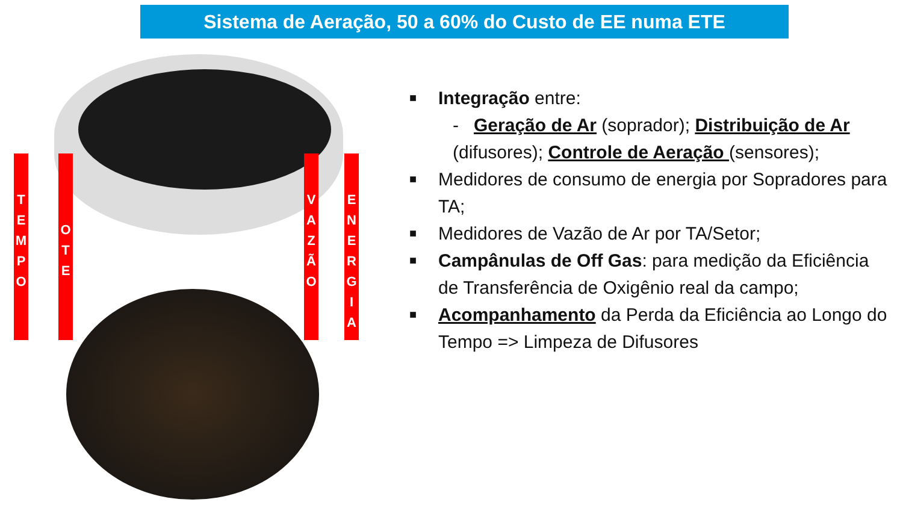Sistema de Aeração, 50 a 60% do Custo de EE numa ETE
T
E
M
P
O
O
T
E
V
A
Z
Ã
O
E
N
E
R
G
I
A
■ Integração entre:
- Geração de Ar (soprador); Distribuição de Ar (difusores); Controle de Aeração (sensores);
■ Medidores de consumo de energia por Sopradores para TA;
■ Medidores de Vazão de Ar por TA/Setor;
■ Campânulas de Off Gas: para medição da Eficiência de Transferência de Oxigênio real da campo;
■ Acompanhamento da Perda da Eficiência ao Longo do Tempo => Limpeza de Difusores